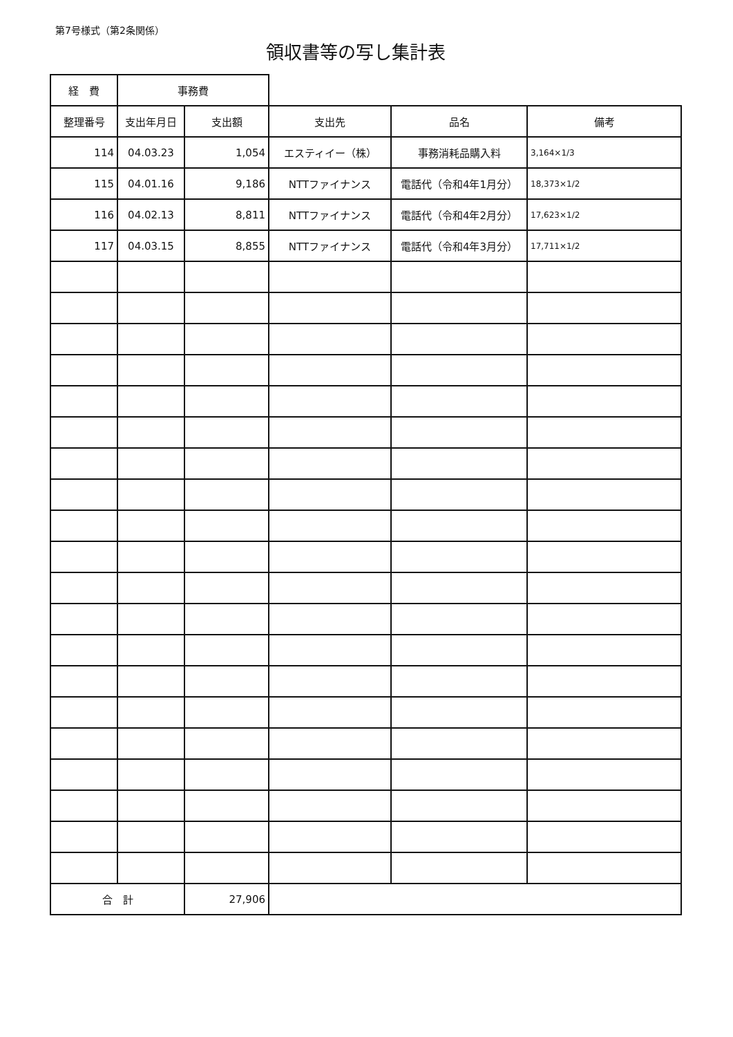第7号様式（第2条関係）
領収書等の写し集計表
| 経 費 | 事務費 | | | | |
| 整理番号 | 支出年月日 | 支出額 | 支出先 | 品名 | 備考 |
| 114 | 04.03.23 | 1,054 | エスティイー（株） | 事務消耗品購入料 | 3,164×1/3 |
| 115 | 04.01.16 | 9,186 | NTTファイナンス | 電話代（令和4年1月分） | 18,373×1/2 |
| 116 | 04.02.13 | 8,811 | NTTファイナンス | 電話代（令和4年2月分） | 17,623×1/2 |
| 117 | 04.03.15 | 8,855 | NTTファイナンス | 電話代（令和4年3月分） | 17,711×1/2 |
| 合 計 | | 27,906 | | | |